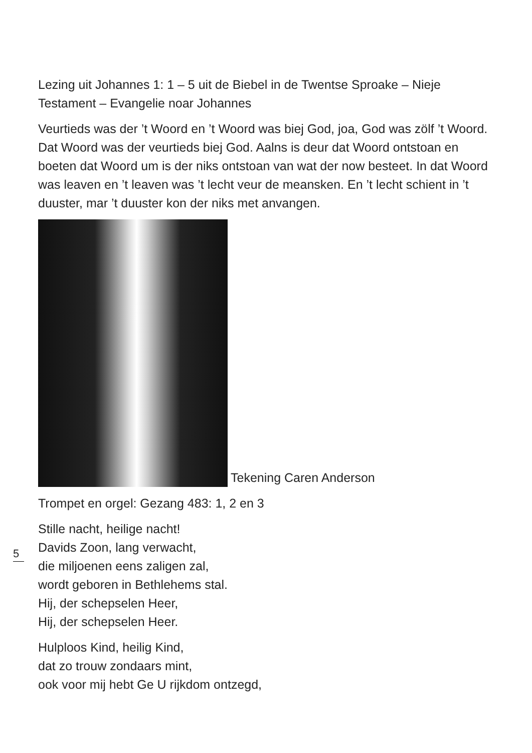Lezing uit Johannes 1: 1 – 5 uit de Biebel in de Twentse Sproake – Nieje Testament – Evangelie noar Johannes
Veurtieds was der ’t Woord en ’t Woord was biej God, joa, God was zölf ’t Woord. Dat Woord was der veurtieds biej God. Aalns is deur dat Woord ontstoan en boeten dat Woord um is der niks ontstoan van wat der now besteet. In dat Woord was leaven en ’t leaven was ’t lecht veur de meansken. En ’t lecht schient in ’t duuster, mar ’t duuster kon der niks met anvangen.
Tekening Caren Anderson
Trompet en orgel: Gezang 483: 1, 2 en 3
Stille nacht, heilige nacht!
Davids Zoon, lang verwacht,
die miljoenen eens zaligen zal,
wordt geboren in Bethlehems stal.
Hij, der schepselen Heer,
Hij, der schepselen Heer.
Hulploos Kind, heilig Kind,
dat zo trouw zondaars mint,
ook voor mij hebt Ge U rijkdom ontzegd,
5